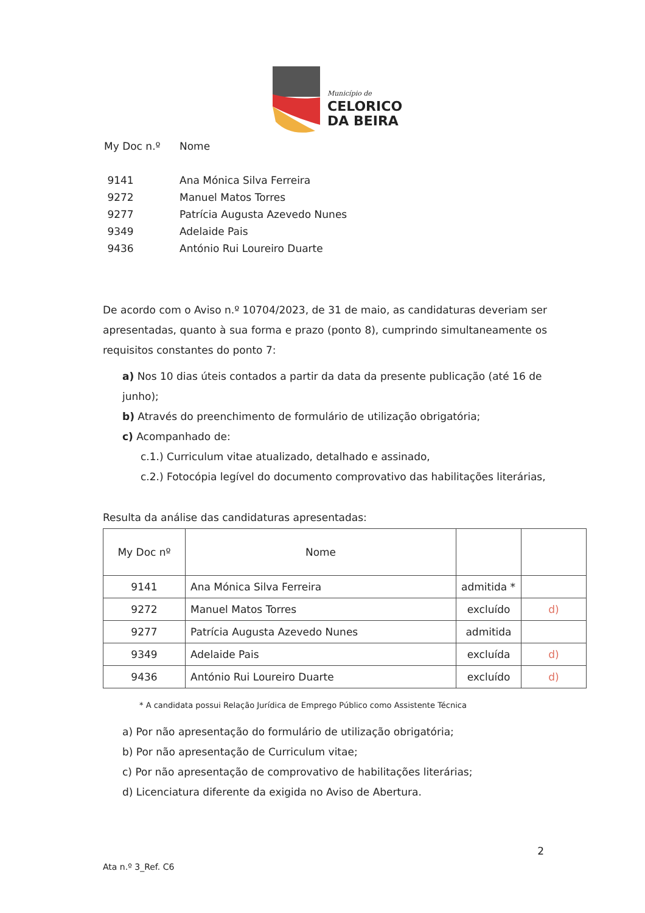Município de
CELORICO
DA BEIRA
| My Doc n.º | Nome |
| 9141 | Ana Mónica Silva Ferreira |
| 9272 | Manuel Matos Torres |
| 9277 | Patrícia Augusta Azevedo Nunes |
| 9349 | Adelaide Pais |
| 9436 | António Rui Loureiro Duarte |
De acordo com o Aviso n.º 10704/2023, de 31 de maio, as candidaturas deveriam ser apresentadas, quanto à sua forma e prazo (ponto 8), cumprindo simultaneamente os requisitos constantes do ponto 7:
a) Nos 10 dias úteis contados a partir da data da presente publicação (até 16 de junho);
b) Através do preenchimento de formulário de utilização obrigatória;
c) Acompanhado de:
c.1.) Curriculum vitae atualizado, detalhado e assinado,
c.2.) Fotocópia legível do documento comprovativo das habilitações literárias,
Resulta da análise das candidaturas apresentadas:
| My Doc nº | Nome | | |
| --- | --- | --- | --- |
| 9141 | Ana Mónica Silva Ferreira | admitida * | |
| 9272 | Manuel Matos Torres | excluído | d) |
| 9277 | Patrícia Augusta Azevedo Nunes | admitida | |
| 9349 | Adelaide Pais | excluída | d) |
| 9436 | António Rui Loureiro Duarte | excluído | d) |
* A candidata possui Relação Jurídica de Emprego Público como Assistente Técnica
a) Por não apresentação do formulário de utilização obrigatória;
b) Por não apresentação de Curriculum vitae;
c) Por não apresentação de comprovativo de habilitações literárias;
d) Licenciatura diferente da exigida no Aviso de Abertura.
2
Ata n.º 3_Ref. C6